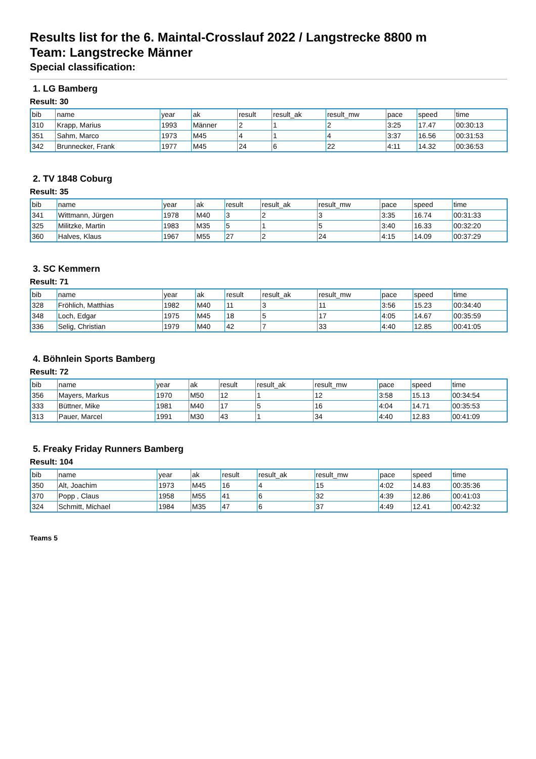Results list for the 6. Maintal-Crosslauf 2022 / Langstrecke 8800 m
Team: Langstrecke Männer
Special classification:
1. LG Bamberg
Result: 30
| bib | name | year | ak | result | result_ak | result_mw | pace | speed | time |
| 310 | Krapp, Marius | 1993 | Männer | 2 | 1 | 2 | 3:25 | 17.47 | 00:30:13 |
| 351 | Sahm, Marco | 1973 | M45 | 4 | 1 | 4 | 3:37 | 16.56 | 00:31:53 |
| 342 | Brunnecker, Frank | 1977 | M45 | 24 | 6 | 22 | 4:11 | 14.32 | 00:36:53 |
2. TV 1848 Coburg
Result: 35
| bib | name | year | ak | result | result_ak | result_mw | pace | speed | time |
| 341 | Wittmann, Jürgen | 1978 | M40 | 3 | 2 | 3 | 3:35 | 16.74 | 00:31:33 |
| 325 | Militzke, Martin | 1983 | M35 | 5 | 1 | 5 | 3:40 | 16.33 | 00:32:20 |
| 360 | Halves, Klaus | 1967 | M55 | 27 | 2 | 24 | 4:15 | 14.09 | 00:37:29 |
3. SC Kemmern
Result: 71
| bib | name | year | ak | result | result_ak | result_mw | pace | speed | time |
| 328 | Fröhlich, Matthias | 1982 | M40 | 11 | 3 | 11 | 3:56 | 15.23 | 00:34:40 |
| 348 | Loch, Edgar | 1975 | M45 | 18 | 5 | 17 | 4:05 | 14.67 | 00:35:59 |
| 336 | Selig, Christian | 1979 | M40 | 42 | 7 | 33 | 4:40 | 12.85 | 00:41:05 |
4. Böhnlein Sports Bamberg
Result: 72
| bib | name | year | ak | result | result_ak | result_mw | pace | speed | time |
| 356 | Mayers, Markus | 1970 | M50 | 12 | 1 | 12 | 3:58 | 15.13 | 00:34:54 |
| 333 | Büttner, Mike | 1981 | M40 | 17 | 5 | 16 | 4:04 | 14.71 | 00:35:53 |
| 313 | Pauer, Marcel | 1991 | M30 | 43 | 1 | 34 | 4:40 | 12.83 | 00:41:09 |
5. Freaky Friday Runners Bamberg
Result: 104
| bib | name | year | ak | result | result_ak | result_mw | pace | speed | time |
| 350 | Alt, Joachim | 1973 | M45 | 16 | 4 | 15 | 4:02 | 14.83 | 00:35:36 |
| 370 | Popp , Claus | 1958 | M55 | 41 | 6 | 32 | 4:39 | 12.86 | 00:41:03 |
| 324 | Schmitt, Michael | 1984 | M35 | 47 | 6 | 37 | 4:49 | 12.41 | 00:42:32 |
Teams 5